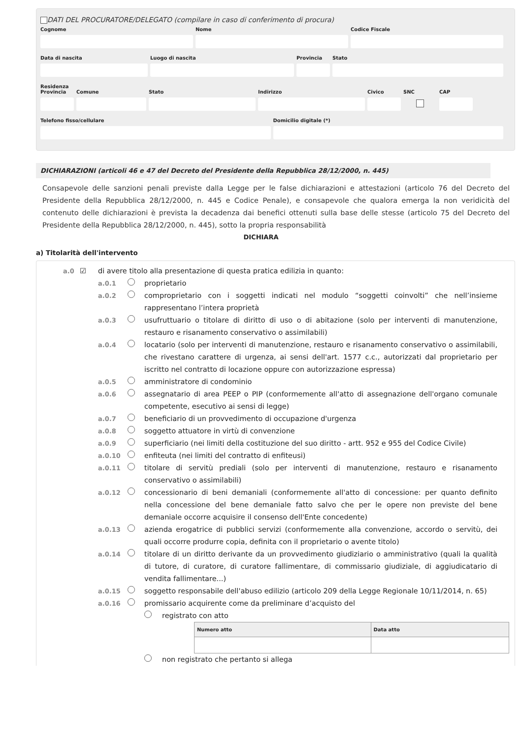DATI DEL PROCURATORE/DELEGATO (compilare in caso di conferimento di procura)
Cognome Nome Codice Fiscale
Data di nascita Luogo di nascita Provincia
Stato
Residenza
Provincia
Comune Stato Indirizzo Civico SNC CAP
Telefono fisso/cellulare Domicilio digitale (*)
DICHIARAZIONI (articoli 46 e 47 del Decreto del Presidente della Repubblica 28/12/2000, n. 445)
Consapevole delle sanzioni penali previste dalla Legge per le false dichiarazioni e attestazioni (articolo 76 del Decreto del Presidente della Repubblica 28/12/2000, n. 445 e Codice Penale), e consapevole che qualora emerga la non veridicità del contenuto delle dichiarazioni è prevista la decadenza dai benefici ottenuti sulla base delle stesse (articolo 75 del Decreto del Presidente della Repubblica 28/12/2000, n. 445), sotto la propria responsabilità
DICHIARA
a) Titolarità dell'intervento
a.0 ☑ di avere titolo alla presentazione di questa pratica edilizia in quanto:
a.0.1 proprietario
a.0.2 comproprietario con i soggetti indicati nel modulo “soggetti coinvolti” che nell’insieme rappresentano l’intera proprietà
a.0.3 usufruttuario o titolare di diritto di uso o di abitazione (solo per interventi di manutenzione, restauro e risanamento conservativo o assimilabili)
a.0.4 locatario (solo per interventi di manutenzione, restauro e risanamento conservativo o assimilabili, che rivestano carattere di urgenza, ai sensi dell'art. 1577 c.c., autorizzati dal proprietario per iscritto nel contratto di locazione oppure con autorizzazione espressa)
a.0.5 amministratore di condominio
a.0.6 assegnatario di area PEEP o PIP (conformemente all'atto di assegnazione dell'organo comunale competente, esecutivo ai sensi di legge)
a.0.7 beneficiario di un provvedimento di occupazione d'urgenza
a.0.8 soggetto attuatore in virtù di convenzione
a.0.9 superficiario (nei limiti della costituzione del suo diritto - artt. 952 e 955 del Codice Civile)
a.0.10 enfiteuta (nei limiti del contratto di enfiteusi)
a.0.11 titolare di servitù prediali (solo per interventi di manutenzione, restauro e risanamento conservativo o assimilabili)
a.0.12 concessionario di beni demaniali (conformemente all'atto di concessione: per quanto definito nella concessione del bene demaniale fatto salvo che per le opere non previste del bene demaniale occorre acquisire il consenso dell'Ente concedente)
a.0.13 azienda erogatrice di pubblici servizi (conformemente alla convenzione, accordo o servitù, dei quali occorre produrre copia, definita con il proprietario o avente titolo)
a.0.14 titolare di un diritto derivante da un provvedimento giudiziario o amministrativo (quali la qualità di tutore, di curatore, di curatore fallimentare, di commissario giudiziale, di aggiudicatario di vendita fallimentare...)
a.0.15 soggetto responsabile dell'abuso edilizio (articolo 209 della Legge Regionale 10/11/2014, n. 65)
a.0.16 promissario acquirente come da preliminare d’acquisto del
registrato con atto
| Numero atto | Data atto |
| --- | --- |
non registrato che pertanto si allega